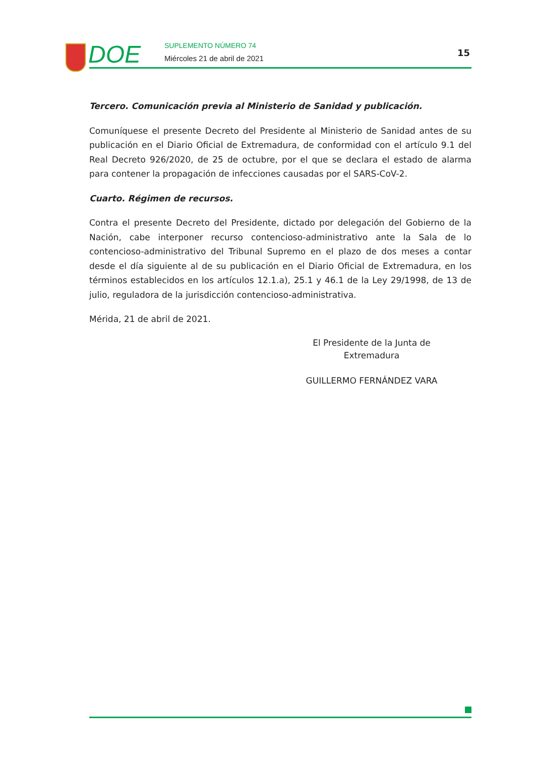DOE SUPLEMENTO NÚMERO 74
Miércoles 21 de abril de 2021
15
Tercero. Comunicación previa al Ministerio de Sanidad y publicación.
Comuníquese el presente Decreto del Presidente al Ministerio de Sanidad antes de su publicación en el Diario Oficial de Extremadura, de conformidad con el artículo 9.1 del Real Decreto 926/2020, de 25 de octubre, por el que se declara el estado de alarma para contener la propagación de infecciones causadas por el SARS-CoV-2.
Cuarto. Régimen de recursos.
Contra el presente Decreto del Presidente, dictado por delegación del Gobierno de la Nación, cabe interponer recurso contencioso-administrativo ante la Sala de lo contencioso-administrativo del Tribunal Supremo en el plazo de dos meses a contar desde el día siguiente al de su publicación en el Diario Oficial de Extremadura, en los términos establecidos en los artículos 12.1.a), 25.1 y 46.1 de la Ley 29/1998, de 13 de julio, reguladora de la jurisdicción contencioso-administrativa.
Mérida, 21 de abril de 2021.
El Presidente de la Junta de
Extremadura
GUILLERMO FERNÁNDEZ VARA